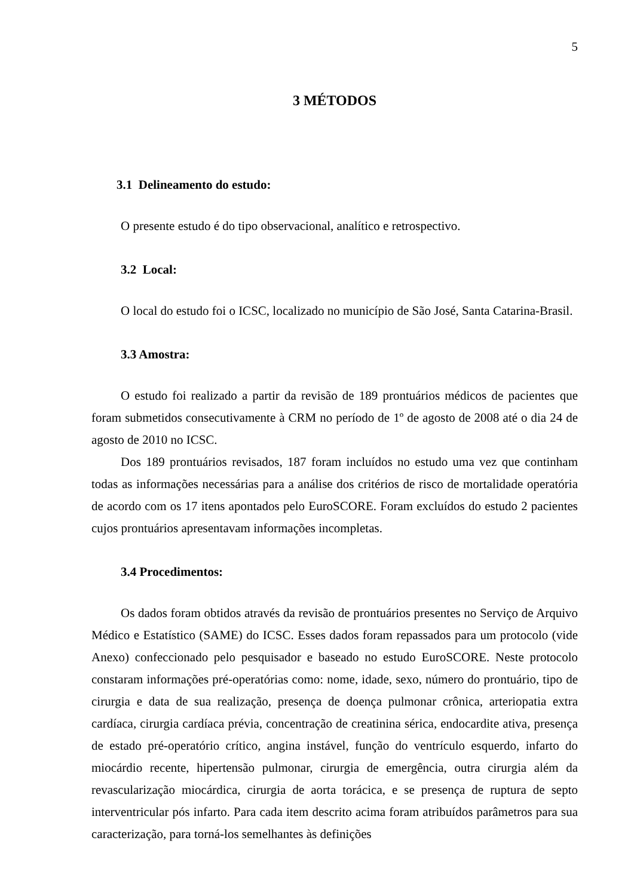5
3 MÉTODOS
3.1 Delineamento do estudo:
O presente estudo é do tipo observacional, analítico e retrospectivo.
3.2 Local:
O local do estudo foi o ICSC, localizado no município de São José, Santa Catarina-Brasil.
3.3 Amostra:
O estudo foi realizado a partir da revisão de 189 prontuários médicos de pacientes que foram submetidos consecutivamente à CRM no período de 1º de agosto de 2008 até o dia 24 de agosto de 2010 no ICSC.
Dos 189 prontuários revisados, 187 foram incluídos no estudo uma vez que continham todas as informações necessárias para a análise dos critérios de risco de mortalidade operatória de acordo com os 17 itens apontados pelo EuroSCORE. Foram excluídos do estudo 2 pacientes cujos prontuários apresentavam informações incompletas.
3.4 Procedimentos:
Os dados foram obtidos através da revisão de prontuários presentes no Serviço de Arquivo Médico e Estatístico (SAME) do ICSC. Esses dados foram repassados para um protocolo (vide Anexo) confeccionado pelo pesquisador e baseado no estudo EuroSCORE. Neste protocolo constaram informações pré-operatórias como: nome, idade, sexo, número do prontuário, tipo de cirurgia e data de sua realização, presença de doença pulmonar crônica, arteriopatia extra cardíaca, cirurgia cardíaca prévia, concentração de creatinina sérica, endocardite ativa, presença de estado pré-operatório crítico, angina instável, função do ventrículo esquerdo, infarto do miocárdio recente, hipertensão pulmonar, cirurgia de emergência, outra cirurgia além da revascularização miocárdica, cirurgia de aorta torácica, e se presença de ruptura de septo interventricular pós infarto. Para cada item descrito acima foram atribuídos parâmetros para sua caracterização, para torná-los semelhantes às definições